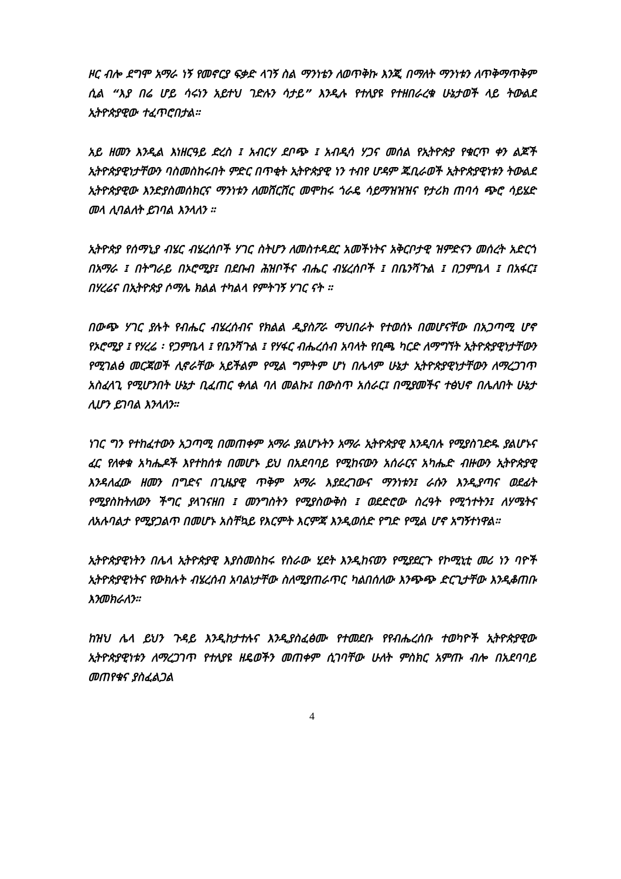ዞር ብሎ ደግሞ አማራ ነኝ የመኖርያ ፍቃድ ላገኝ ስል ማንነቴን ለወጥቅኩ እንጂ በማለት ማንነቱን ለጥቅማጥቅም ሲል “እያ በሬ ሆይ ሳሩነን አይተህ ገድሉን ሳታይ” እንዲሉ የተለያዩ የተዘበራረቁ ሁኔታወች ላይ ትውልደ ኢትዮጵያዊው ተፈጥሮበታል።
አይ ዘመን እንዲል እነዘርዓይ ድረስ ፤ አብርሃ ደቦጭ ፤ አብዲሳ ሃጋና መሰል የኢትዮጵያ የቁርጥ ቀን ልጆች ኢትዮጵያዊነታቸውን ባስመስከሩበት ምድር በጥቂት ኢትዮጵያዊ ነን ተብየ ሆዳም ጁቢራወች ኢትዮጵያዊነቱን ትውልደ ኢትዮጵያዊው እንድያስመሰክርና ማንነቱን ለመሸርሸር መሞከሩ ጎራዴ ሳይማዝዝዝና የታሪክ ጠባሳ ጭሮ ሳይሄድ መላ ሊባልለት ይገባል እንላለን ።
ኢትዮጵያ የሰማኒያ ብሄር ብሄረሰቦች ሃገር ስትሆን ለመስተዳደር አመችነትና አቅርቦታዊ ዝምድናን መሰረት አድርጎ በአማራ ፤ በትግራይ በኦሮሚያ፤ በደቡብ ሕዝቦችና ብሔር ብሄረሰቦች ፤ በቤንሻጉል ፤ በጋምቤላ ፤ በአፋር፤ በሃረሬና በኢትዮጵያ ሶማሌ ክልል ተካልላ የምትገኝ ሃገር ናት ።
በውጭ ሃገር ያሉት የብሔር ብሄረሰብና የክልል ዲያስፖራ ማህበራት የተወሰኑ በመሆናቸው በአጋጣሚ ሆኖ የኦሮሚያ ፤ የሃረሬ ፡ የጋምቤላ ፤ የቤንሻጉል ፤ የሃፋር ብሔረሰብ አባላት የቢጫ ካርድ ለማግኘት ኢትዮጵያዊነታቸውን የሚገልፅ መርጃወች ሊኖራቸው አይችልም የሚል ግምትም ሆነ በሌላም ሁኔታ ኢትዮጵያዊነታቸውን ለማረጋገጥ አስፈላጊ የሚሆንበት ሁኔታ ቢፈጠር ቀለል ባለ መልኩ፤ በውስጥ አሰራር፤ በሚያመችና ተፅህኖ በሌለበት ሁኔታ ሊሆን ይገባል እንላለን።
ነገር ግን የተከፈተውን አጋጣሚ በመጠቀም አማራ ያልሆኑትን አማራ ኢትዮጵያዊ እንዲባሉ የሚያስገድዱ ያልሆኑና ፈር የለቀቁ አካሔዶች እየተከሰቱ በመሆኑ ይህ በአደባባይ የሚከናውን አሰራርና አካሔድ ብዙውን ኢትዮጵያዊ እንዳለፈው ዘመን በግድና በጊዜያዊ ጥቅም አማራ እያደረገውና ማንነቱን፤ ራሱን እንዲያጣና ወደፊት የሚያስከትለውን ችግር ያላገናዘበ ፤ መንግስትን የሚያስውቅስ ፤ ወደድሮው ስረዓት የሚጎተትን፤ ለሃሜትና ለአሉባልታ የሚያጋልጥ በመሆኑ አስቸኳይ የእርምት እርምጃ እንዲወሰድ የግድ የሚል ሆኖ አግኝተነዋል።
ኢትዮጵያዊነትን በሌላ ኢትዮጵያዊ እያስመስከሩ የስራው ሂደት እንዲከናወን የሚያደርጉ የኮሚኒቲ መሪ ነን ባዮች ኢትዮጵያዊነትና የውክሉት ብሄረሰብ አባልነታቸው ስለሚያጠራጥር ካልበሰለው እንጭጭ ድርጊታቸው እንዲቆጠቡ እንመክራለን።
ከዝህ ሌላ ይህን ጉዳይ እንዲከታተሉና እንዲያስፈፅሙ የተመደቡ የየብሔረሰቡ ተወካዮች ኢትዮጵያዊው ኢትዮጵያዊነቱን ለማረጋገጥ የተለያዩ ዘዴወችን መጠቀም ሲገባቸው ሁለት ምስክር አምጡ ብሎ በአደባባይ መጠየቁና ያስፈልጋል
4